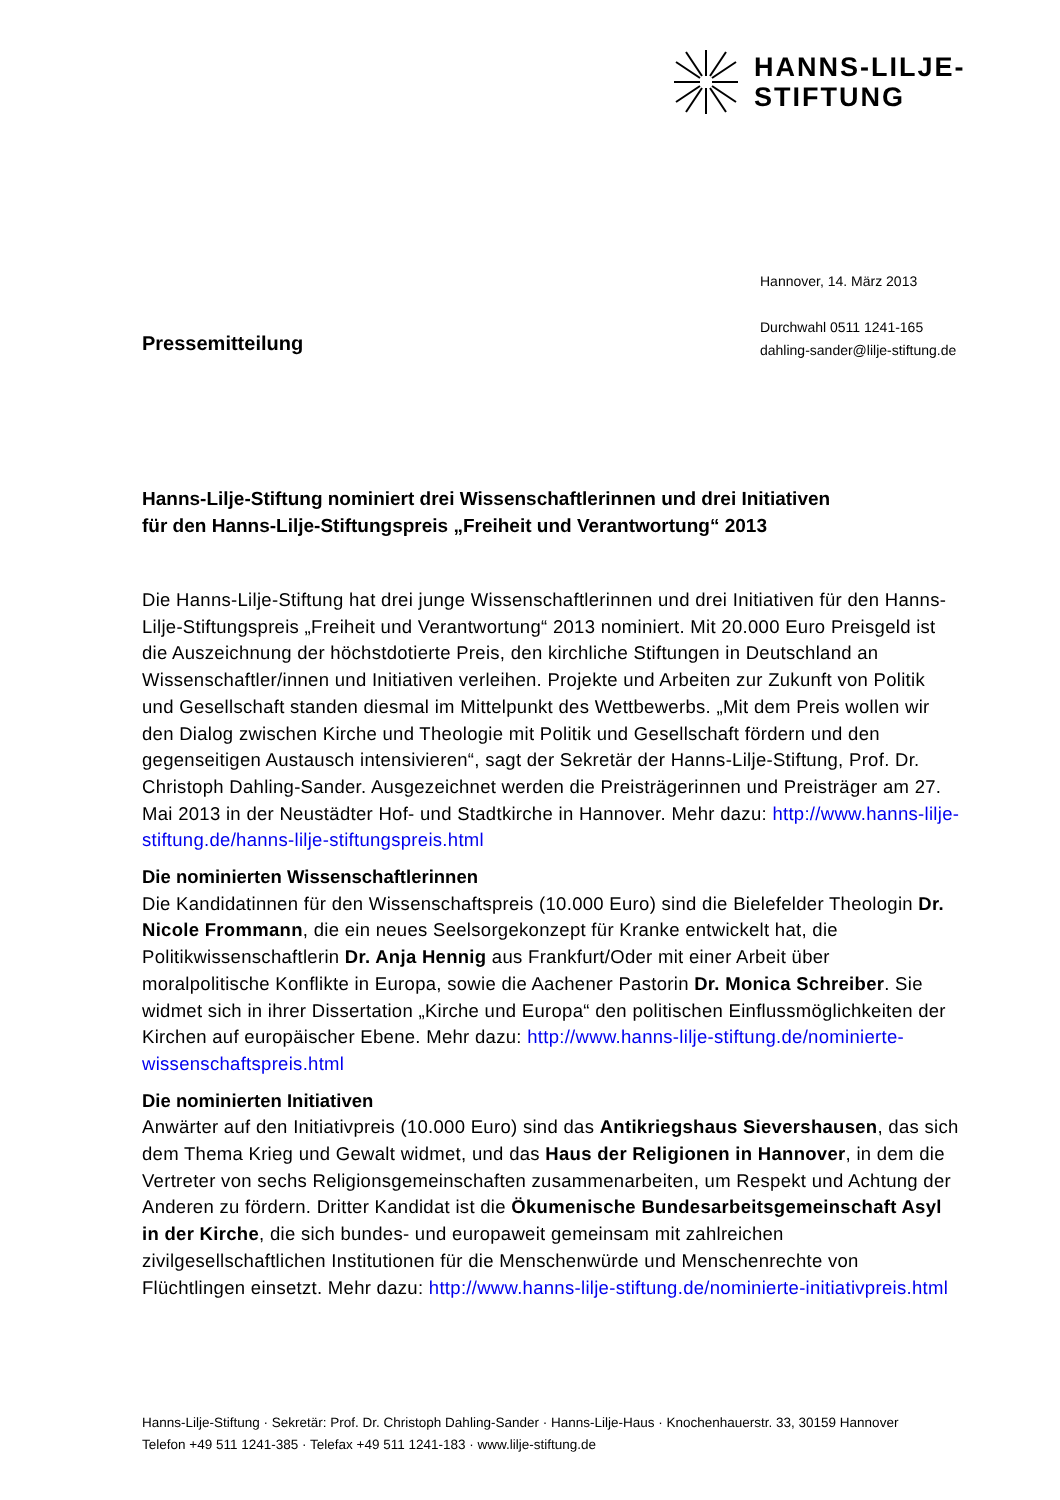HANNS-LILJE-
STIFTUNG
Hannover, 14. März 2013
Durchwahl 0511 1241-165
dahling-sander@lilje-stiftung.de
Pressemitteilung
Hanns-Lilje-Stiftung nominiert drei Wissenschaftlerinnen und drei Initiativen
für den Hanns-Lilje-Stiftungspreis „Freiheit und Verantwortung“ 2013
Die Hanns-Lilje-Stiftung hat drei junge Wissenschaftlerinnen und drei Initiativen für den Hanns-Lilje-Stiftungspreis „Freiheit und Verantwortung“ 2013 nominiert. Mit 20.000 Euro Preisgeld ist die Auszeichnung der höchstdotierte Preis, den kirchliche Stiftungen in Deutschland an Wissenschaftler/innen und Initiativen verleihen. Projekte und Arbeiten zur Zukunft von Politik und Gesellschaft standen diesmal im Mittelpunkt des Wettbewerbs. „Mit dem Preis wollen wir den Dialog zwischen Kirche und Theologie mit Politik und Gesellschaft fördern und den gegenseitigen Austausch intensivieren“, sagt der Sekretär der Hanns-Lilje-Stiftung, Prof. Dr. Christoph Dahling-Sander. Ausgezeichnet werden die Preisträgerinnen und Preisträger am 27. Mai 2013 in der Neustädter Hof- und Stadtkirche in Hannover. Mehr dazu: http://www.hanns-lilje-stiftung.de/hanns-lilje-stiftungspreis.html
Die nominierten Wissenschaftlerinnen
Die Kandidatinnen für den Wissenschaftspreis (10.000 Euro) sind die Bielefelder Theologin Dr. Nicole Frommann, die ein neues Seelsorgekonzept für Kranke entwickelt hat, die Politikwissenschaftlerin Dr. Anja Hennig aus Frankfurt/Oder mit einer Arbeit über moralpolitische Konflikte in Europa, sowie die Aachener Pastorin Dr. Monica Schreiber. Sie widmet sich in ihrer Dissertation „Kirche und Europa“ den politischen Einflussmöglichkeiten der Kirchen auf europäischer Ebene. Mehr dazu: http://www.hanns-lilje-stiftung.de/nominierte-wissenschaftspreis.html
Die nominierten Initiativen
Anwärter auf den Initiativpreis (10.000 Euro) sind das Antikriegshaus Sievershausen, das sich dem Thema Krieg und Gewalt widmet, und das Haus der Religionen in Hannover, in dem die Vertreter von sechs Religionsgemeinschaften zusammenarbeiten, um Respekt und Achtung der Anderen zu fördern. Dritter Kandidat ist die Ökumenische Bundesarbeitsgemeinschaft Asyl in der Kirche, die sich bundes- und europaweit gemeinsam mit zahlreichen zivilgesellschaftlichen Institutionen für die Menschenwürde und Menschenrechte von Flüchtlingen einsetzt. Mehr dazu: http://www.hanns-lilje-stiftung.de/nominierte-initiativpreis.html
Hanns-Lilje-Stiftung · Sekretär: Prof. Dr. Christoph Dahling-Sander · Hanns-Lilje-Haus · Knochenhauerstr. 33, 30159 Hannover
Telefon +49 511 1241-385 · Telefax +49 511 1241-183 · www.lilje-stiftung.de